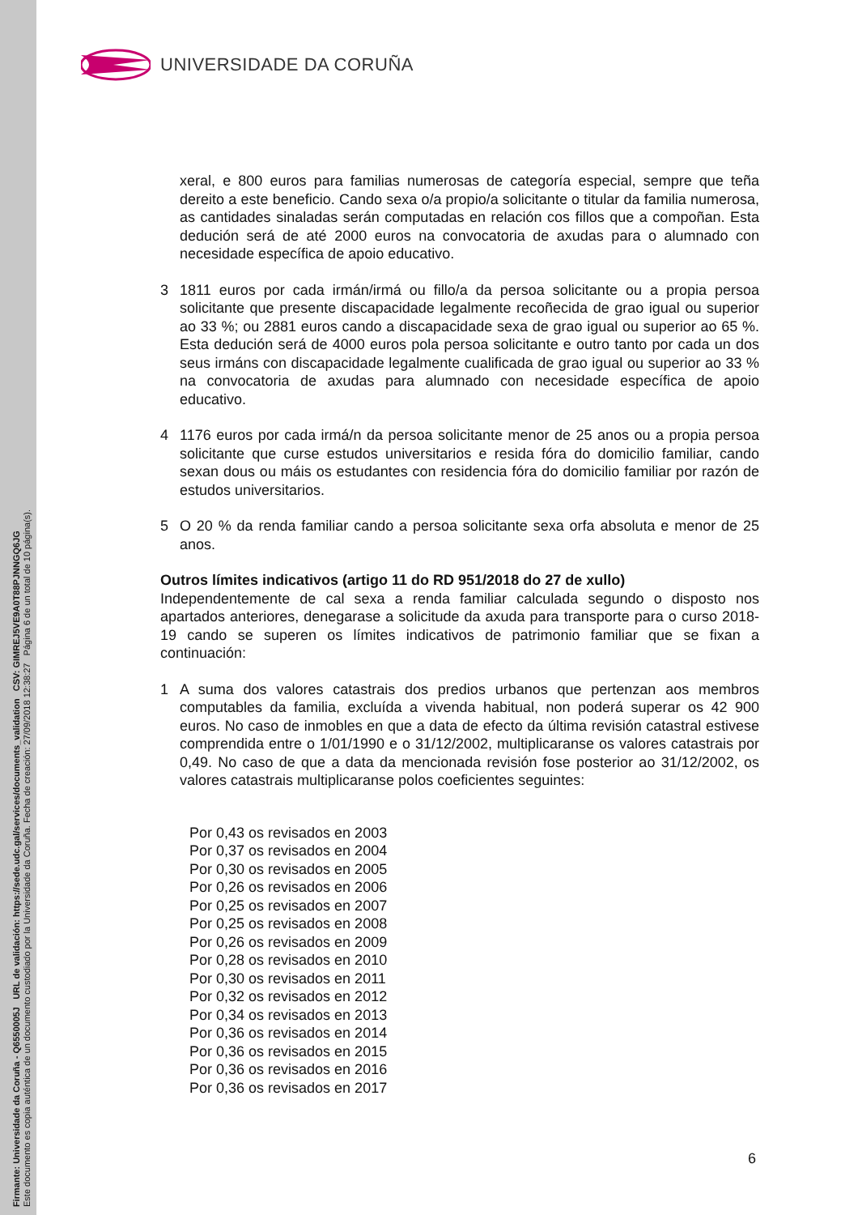Firmante: Universidade da Coruña - Q6550005J URL de validación: https://sede.udc.gal/services/documents_validation CSV: GIMREJ5VE9A0T88PJNNGQ6JG
Este documento es copia auténtica de un documento custodiado por la Universidade da Coruña. Fecha de creación: 27/09/2018 12:38:27 Página 6 de un total de 10 página(s).
UNIVERSIDADE DA CORUÑA
xeral, e 800 euros para familias numerosas de categoría especial, sempre que teña dereito a este beneficio. Cando sexa o/a propio/a solicitante o titular da familia numerosa, as cantidades sinaladas serán computadas en relación cos fillos que a compoñan. Esta dedución será de até 2000 euros na convocatoria de axudas para o alumnado con necesidade específica de apoio educativo.
3 1811 euros por cada irmán/irmá ou fillo/a da persoa solicitante ou a propia persoa solicitante que presente discapacidade legalmente recoñecida de grao igual ou superior ao 33 %; ou 2881 euros cando a discapacidade sexa de grao igual ou superior ao 65 %. Esta dedución será de 4000 euros pola persoa solicitante e outro tanto por cada un dos seus irmáns con discapacidade legalmente cualificada de grao igual ou superior ao 33 % na convocatoria de axudas para alumnado con necesidade específica de apoio educativo.
4 1176 euros por cada irmá/n da persoa solicitante menor de 25 anos ou a propia persoa solicitante que curse estudos universitarios e resida fóra do domicilio familiar, cando sexan dous ou máis os estudantes con residencia fóra do domicilio familiar por razón de estudos universitarios.
5 O 20 % da renda familiar cando a persoa solicitante sexa orfa absoluta e menor de 25 anos.
Outros límites indicativos (artigo 11 do RD 951/2018 do 27 de xullo)
Independentemente de cal sexa a renda familiar calculada segundo o disposto nos apartados anteriores, denegarase a solicitude da axuda para transporte para o curso 2018-19 cando se superen os límites indicativos de patrimonio familiar que se fixan a continuación:
1 A suma dos valores catastrais dos predios urbanos que pertenzan aos membros computables da familia, excluída a vivenda habitual, non poderá superar os 42 900 euros. No caso de inmobles en que a data de efecto da última revisión catastral estivese comprendida entre o 1/01/1990 e o 31/12/2002, multiplicaranse os valores catastrais por 0,49. No caso de que a data da mencionada revisión fose posterior ao 31/12/2002, os valores catastrais multiplicaranse polos coeficientes seguintes:
Por 0,43 os revisados en 2003
Por 0,37 os revisados en 2004
Por 0,30 os revisados en 2005
Por 0,26 os revisados en 2006
Por 0,25 os revisados en 2007
Por 0,25 os revisados en 2008
Por 0,26 os revisados en 2009
Por 0,28 os revisados en 2010
Por 0,30 os revisados en 2011
Por 0,32 os revisados en 2012
Por 0,34 os revisados en 2013
Por 0,36 os revisados en 2014
Por 0,36 os revisados en 2015
Por 0,36 os revisados en 2016
Por 0,36 os revisados en 2017
6